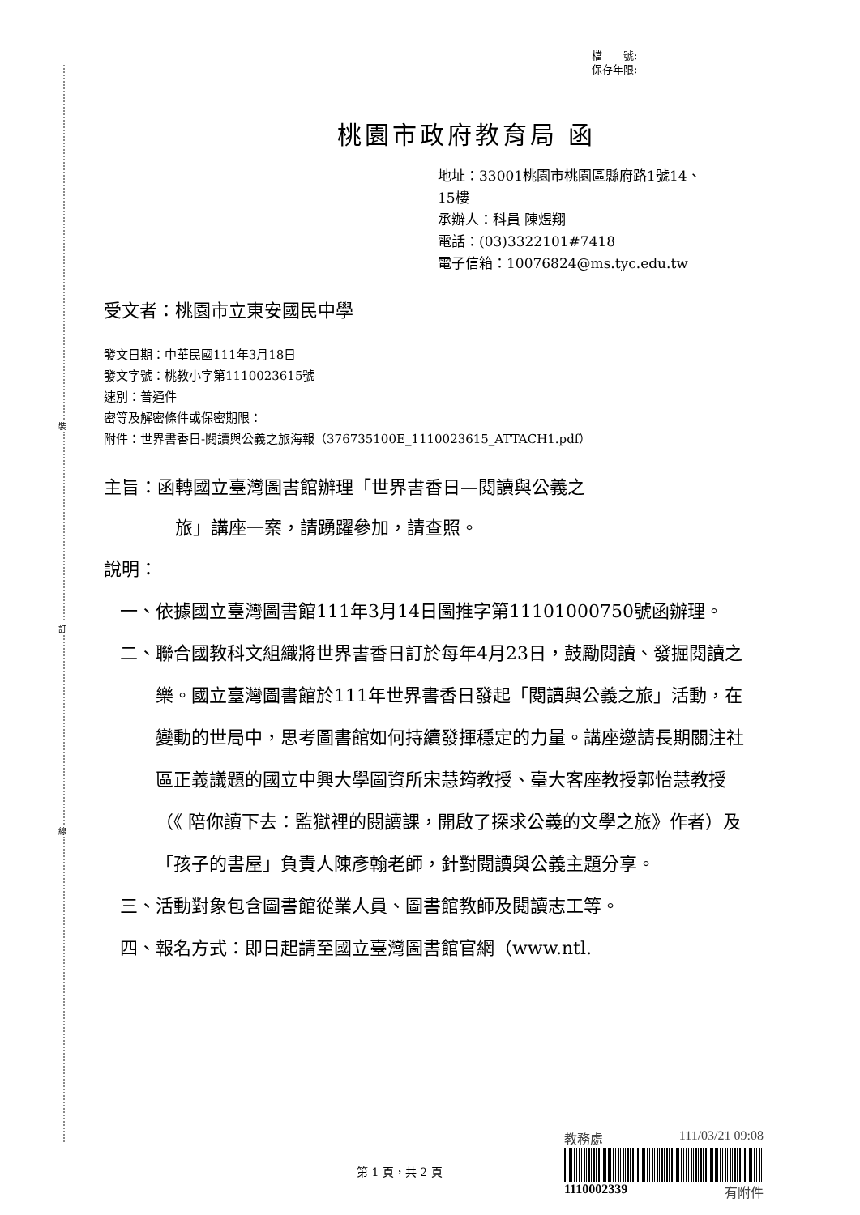裝
訂
線
檔　　號:
保存年限:
桃園市政府教育局 函
地址：33001桃園市桃園區縣府路1號14、
15樓
承辦人：科員 陳煜翔
電話：(03)3322101#7418
電子信箱：10076824@ms.tyc.edu.tw
受文者：桃園市立東安國民中學
發文日期：中華民國111年3月18日
發文字號：桃教小字第1110023615號
速別：普通件
密等及解密條件或保密期限：
附件：世界書香日-閱讀與公義之旅海報（376735100E_1110023615_ATTACH1.pdf）
主旨：函轉國立臺灣圖書館辦理「世界書香日—閱讀與公義之
旅」講座一案，請踴躍參加，請查照。
說明：
一、 依據國立臺灣圖書館111年3月14日圖推字第11101000750號函辦理。
二、 聯合國教科文組織將世界書香日訂於每年4月23日，鼓勵閱讀、發掘閱讀之樂。國立臺灣圖書館於111年世界書香日發起「閱讀與公義之旅」活動，在變動的世局中，思考圖書館如何持續發揮穩定的力量。講座邀請長期關注社區正義議題的國立中興大學圖資所宋慧筠教授、臺大客座教授郭怡慧教授（《 陪你讀下去：監獄裡的閱讀課，開啟了探求公義的文學之旅》作者）及「孩子的書屋」負責人陳彥翰老師，針對閱讀與公義主題分享。
三、 活動對象包含圖書館從業人員、圖書館教師及閱讀志工等。
四、 報名方式：即日起請至國立臺灣圖書館官網（www.ntl.
教務處 111/03/21 09:08
1110002339 有附件
第 1 頁，共 2 頁